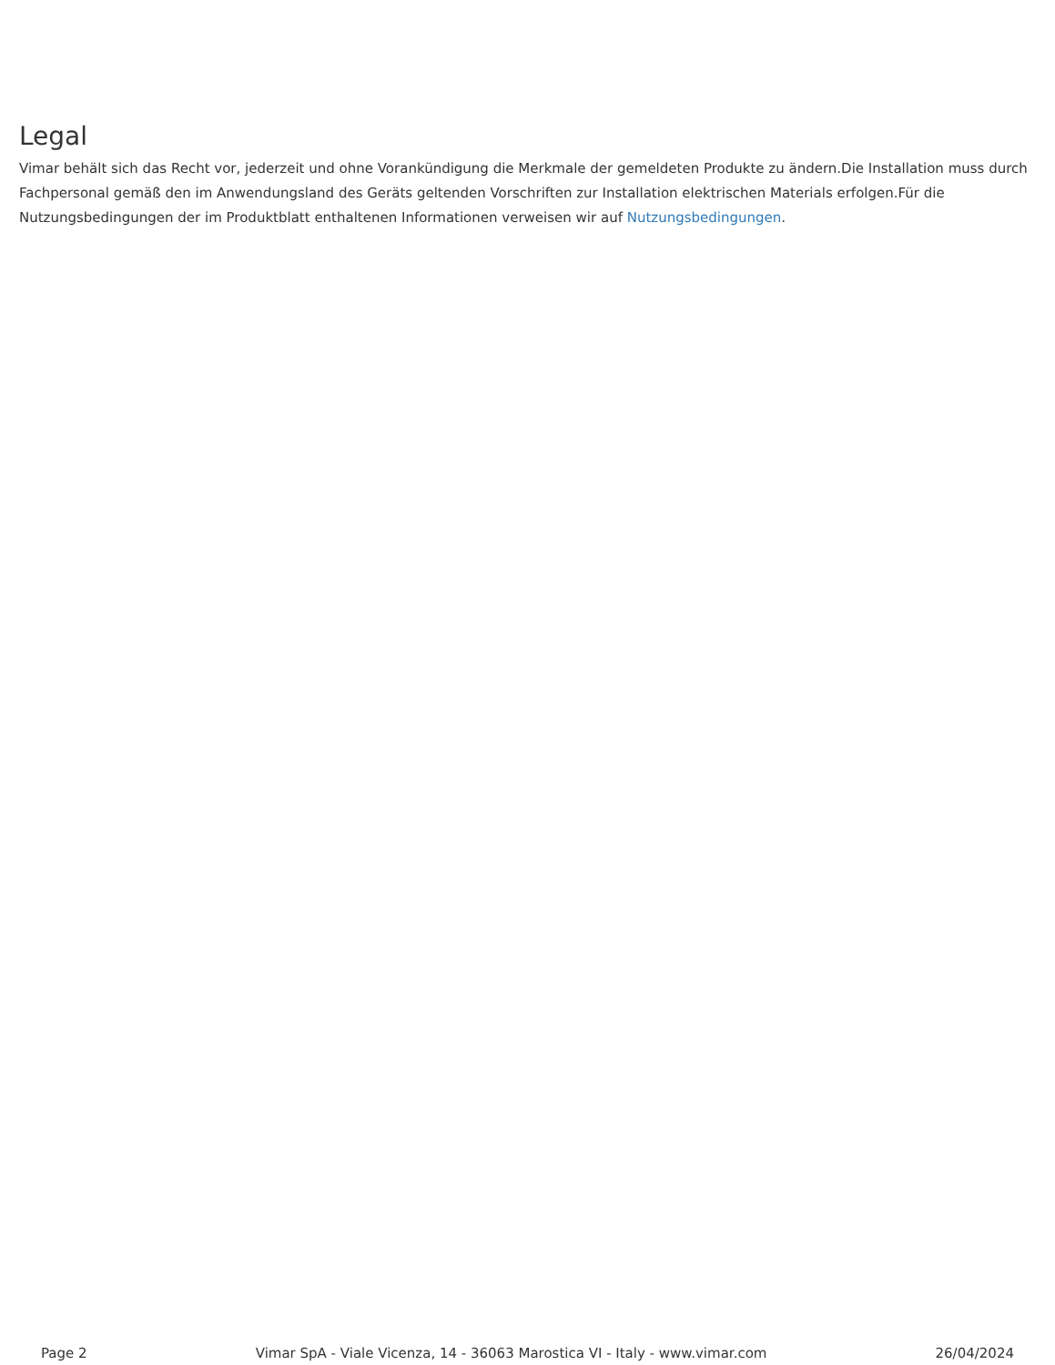Legal
Vimar behält sich das Recht vor, jederzeit und ohne Vorankündigung die Merkmale der gemeldeten Produkte zu ändern.Die Installation muss durch Fachpersonal gemäß den im Anwendungsland des Geräts geltenden Vorschriften zur Installation elektrischen Materials erfolgen.Für die Nutzungsbedingungen der im Produktblatt enthaltenen Informationen verweisen wir auf Nutzungsbedingungen.
Page 2 Vimar SpA - Viale Vicenza, 14 - 36063 Marostica VI - Italy - www.vimar.com 26/04/2024